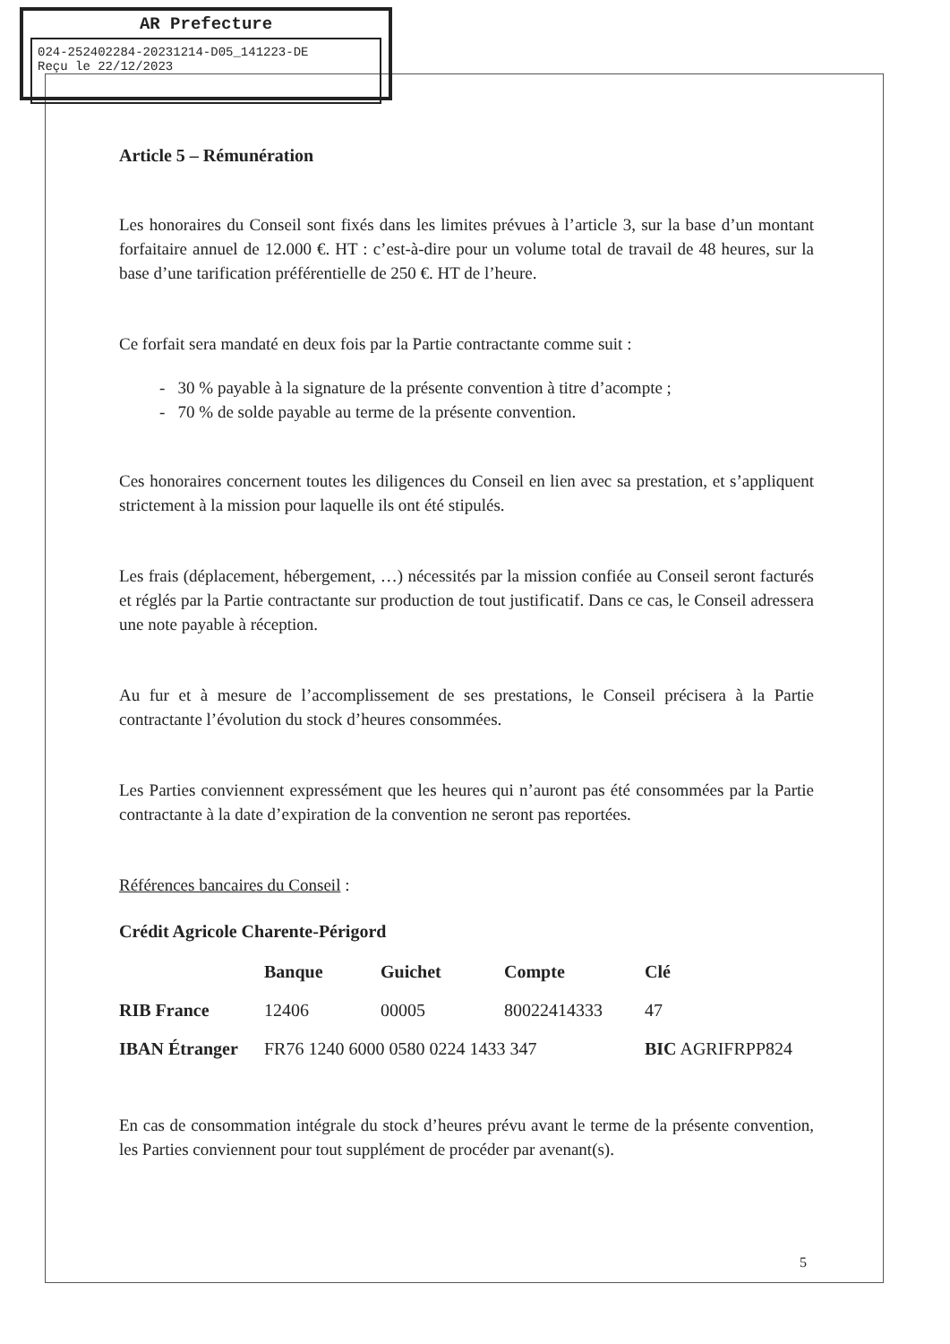AR Prefecture
024-252402284-20231214-D05_141223-DE
Reçu le 22/12/2023
Article 5 – Rémunération
Les honoraires du Conseil sont fixés dans les limites prévues à l’article 3, sur la base d’un montant forfaitaire annuel de 12.000 €. HT : c’est-à-dire pour un volume total de travail de 48 heures, sur la base d’une tarification préférentielle de 250 €. HT de l’heure.
Ce forfait sera mandaté en deux fois par la Partie contractante comme suit :
- 30 % payable à la signature de la présente convention à titre d’acompte ;
- 70 % de solde payable au terme de la présente convention.
Ces honoraires concernent toutes les diligences du Conseil en lien avec sa prestation, et s’appliquent strictement à la mission pour laquelle ils ont été stipulés.
Les frais (déplacement, hébergement, …) nécessités par la mission confiée au Conseil seront facturés et réglés par la Partie contractante sur production de tout justificatif. Dans ce cas, le Conseil adressera une note payable à réception.
Au fur et à mesure de l’accomplissement de ses prestations, le Conseil précisera à la Partie contractante l’évolution du stock d’heures consommées.
Les Parties conviennent expressément que les heures qui n’auront pas été consommées par la Partie contractante à la date d’expiration de la convention ne seront pas reportées.
Références bancaires du Conseil :
Crédit Agricole Charente-Périgord
| | Banque | Guichet | Compte | Clé |
| --- | --- | --- | --- | --- |
| RIB France | 12406 | 00005 | 80022414333 | 47 |
| IBAN Étranger | FR76 1240 6000 0580 0224 1433 347 | | | BIC AGRIFRPP824 |
En cas de consommation intégrale du stock d’heures prévu avant le terme de la présente convention, les Parties conviennent pour tout supplément de procéder par avenant(s).
5